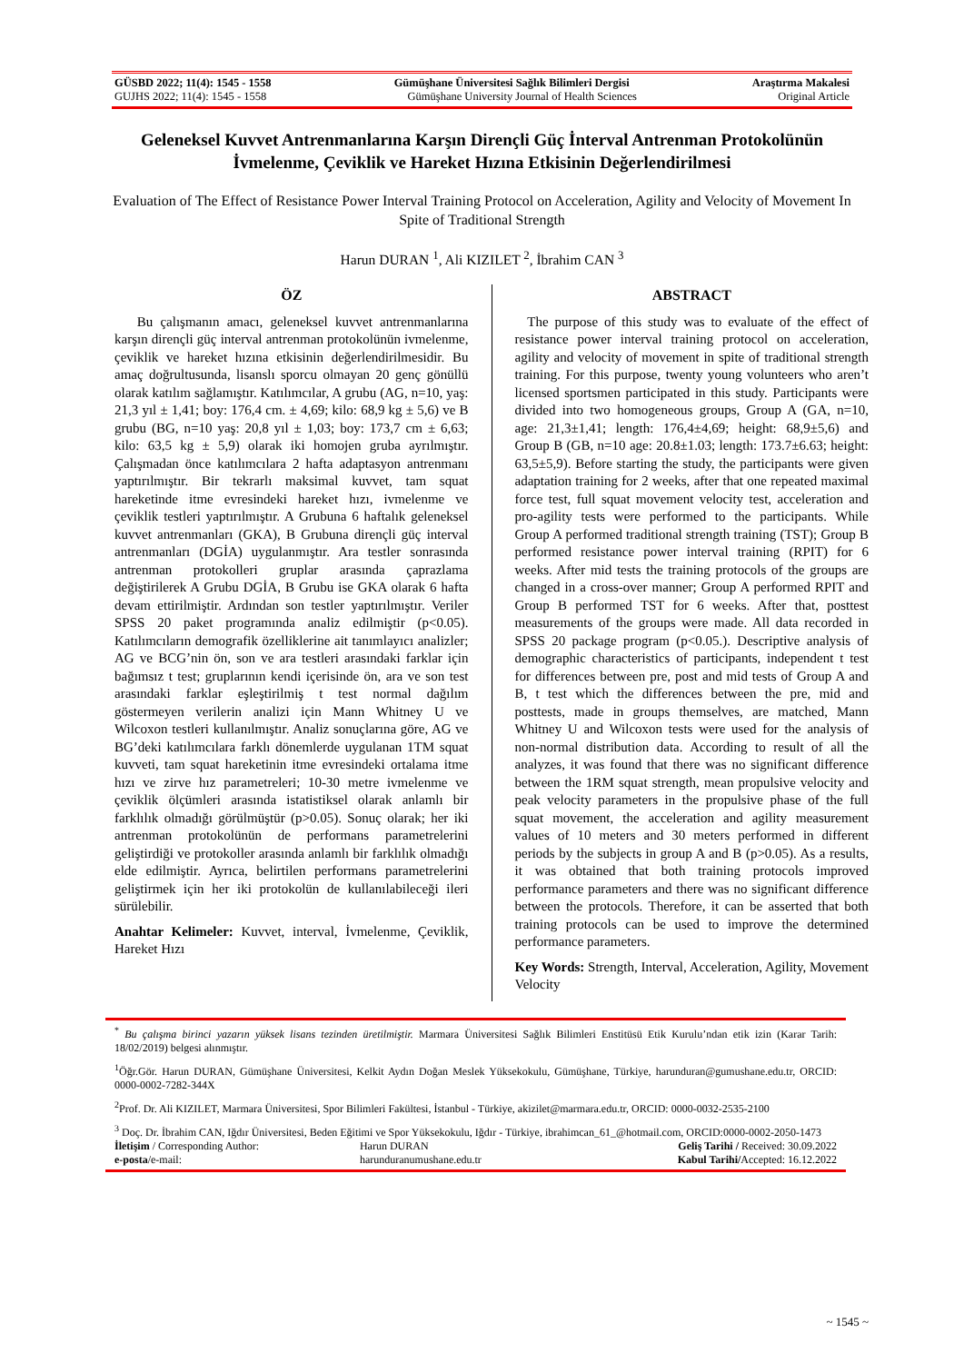GÜSBD 2022; 11(4): 1545 - 1558 Gümüşhane Üniversitesi Sağlık Bilimleri Dergisi Araştırma Makalesi
GUJHS 2022; 11(4): 1545 - 1558 Gümüşhane University Journal of Health Sciences Original Article
Geleneksel Kuvvet Antrenmanlarına Karşın Dirençli Güç İnterval Antrenman Protokolünün İvmelenme, Çeviklik ve Hareket Hızına Etkisinin Değerlendirilmesi
Evaluation of The Effect of Resistance Power Interval Training Protocol on Acceleration, Agility and Velocity of Movement In Spite of Traditional Strength
Harun DURAN <sup>1</sup>, Ali KIZILET <sup>2</sup>, İbrahim CAN <sup>3</sup>
ÖZ
Bu çalışmanın amacı, geleneksel kuvvet antrenmanlarına karşın dirençli güç interval antrenman protokolünün ivmelenme, çeviklik ve hareket hızına etkisinin değerlendirilmesidir. Bu amaç doğrultusunda, lisanslı sporcu olmayan 20 genç gönüllü olarak katılım sağlamıştır. Katılımcılar, A grubu (AG, n=10, yaş: 21,3 yıl ± 1,41; boy: 176,4 cm. ± 4,69; kilo: 68,9 kg ± 5,6) ve B grubu (BG, n=10 yaş: 20,8 yıl ± 1,03; boy: 173,7 cm ± 6,63; kilo: 63,5 kg ± 5,9) olarak iki homojen gruba ayrılmıştır. Çalışmadan önce katılımcılara 2 hafta adaptasyon antrenmanı yaptırılmıştır. Bir tekrarlı maksimal kuvvet, tam squat hareketinde itme evresindeki hareket hızı, ivmelenme ve çeviklik testleri yaptırılmıştır. A Grubuna 6 haftalık geleneksel kuvvet antrenmanları (GKA), B Grubuna dirençli güç interval antrenmanları (DGİA) uygulanmıştır. Ara testler sonrasında antrenman protokolleri gruplar arasında çaprazlama değiştirilerek A Grubu DGİA, B Grubu ise GKA olarak 6 hafta devam ettirilmiştir. Ardından son testler yaptırılmıştır. Veriler SPSS 20 paket programında analiz edilmiştir (p<0.05). Katılımcıların demografik özelliklerine ait tanımlayıcı analizler; AG ve BCG’nin ön, son ve ara testleri arasındaki farklar için bağımsız t test; gruplarının kendi içerisinde ön, ara ve son test arasındaki farklar eşleştirilmiş t test normal dağılım göstermeyen verilerin analizi için Mann Whitney U ve Wilcoxon testleri kullanılmıştır. Analiz sonuçlarına göre, AG ve BG’deki katılımcılara farklı dönemlerde uygulanan 1TM squat kuvveti, tam squat hareketinin itme evresindeki ortalama itme hızı ve zirve hız parametreleri; 10-30 metre ivmelenme ve çeviklik ölçümleri arasında istatistiksel olarak anlamlı bir farklılık olmadığı görülmüştür (p>0.05). Sonuç olarak; her iki antrenman protokolünün de performans parametrelerini geliştirdiği ve protokoller arasında anlamlı bir farklılık olmadığı elde edilmiştir. Ayrıca, belirtilen performans parametrelerini geliştirmek için her iki protokolün de kullanılabileceği ileri sürülebilir.
Anahtar Kelimeler: Kuvvet, interval, İvmelenme, Çeviklik, Hareket Hızı
ABSTRACT
The purpose of this study was to evaluate of the effect of resistance power interval training protocol on acceleration, agility and velocity of movement in spite of traditional strength training. For this purpose, twenty young volunteers who aren’t licensed sportsmen participated in this study. Participants were divided into two homogeneous groups, Group A (GA, n=10, age: 21,3±1,41; length: 176,4±4,69; height: 68,9±5,6) and Group B (GB, n=10 age: 20.8±1.03; length: 173.7±6.63; height: 63,5±5,9). Before starting the study, the participants were given adaptation training for 2 weeks, after that one repeated maximal force test, full squat movement velocity test, acceleration and pro-agility tests were performed to the participants. While Group A performed traditional strength training (TST); Group B performed resistance power interval training (RPIT) for 6 weeks. After mid tests the training protocols of the groups are changed in a cross-over manner; Group A performed RPIT and Group B performed TST for 6 weeks. After that, posttest measurements of the groups were made. All data recorded in SPSS 20 package program (p<0.05.). Descriptive analysis of demographic characteristics of participants, independent t test for differences between pre, post and mid tests of Group A and B, t test which the differences between the pre, mid and posttests, made in groups themselves, are matched, Mann Whitney U and Wilcoxon tests were used for the analysis of non-normal distribution data. According to result of all the analyzes, it was found that there was no significant difference between the 1RM squat strength, mean propulsive velocity and peak velocity parameters in the propulsive phase of the full squat movement, the acceleration and agility measurement values of 10 meters and 30 meters performed in different periods by the subjects in group A and B (p>0.05). As a results, it was obtained that both training protocols improved performance parameters and there was no significant difference between the protocols. Therefore, it can be asserted that both training protocols can be used to improve the determined performance parameters.
Key Words: Strength, Interval, Acceleration, Agility, Movement Velocity
<sup>*</sup> Bu çalışma birinci yazarın yüksek lisans tezinden üretilmiştir. Marmara Üniversitesi Sağlık Bilimleri Enstitüsü Etik Kurulu’ndan etik izin (Karar Tarih: 18/02/2019) belgesi alınmıştır.
<sup>1</sup> Öğr.Gör. Harun DURAN, Gümüşhane Üniversitesi, Kelkit Aydın Doğan Meslek Yüksekokulu, Gümüşhane, Türkiye, harunduran@gumushane.edu.tr, ORCID: 0000-0002-7282-344X
<sup>2</sup> Prof. Dr. Ali KIZILET, Marmara Üniversitesi, Spor Bilimleri Fakültesi, İstanbul - Türkiye, akizilet@marmara.edu.tr, ORCID: 0000-0032-2535-2100
<sup>3</sup> Doç. Dr. İbrahim CAN, Iğdır Üniversitesi, Beden Eğitimi ve Spor Yüksekokulu, Iğdır - Türkiye, ibrahimcan_61_@hotmail.com, ORCID:0000-0002-2050-1473
| İletişim / Corresponding Author: | Harun DURAN | Geliş Tarihi / Received: 30.09.2022 |
| e-posta /e-mail: | harunduranumushane.edu.tr | Kabul Tarihi/ Accepted: 16.12.2022 |
~ 1545 ~